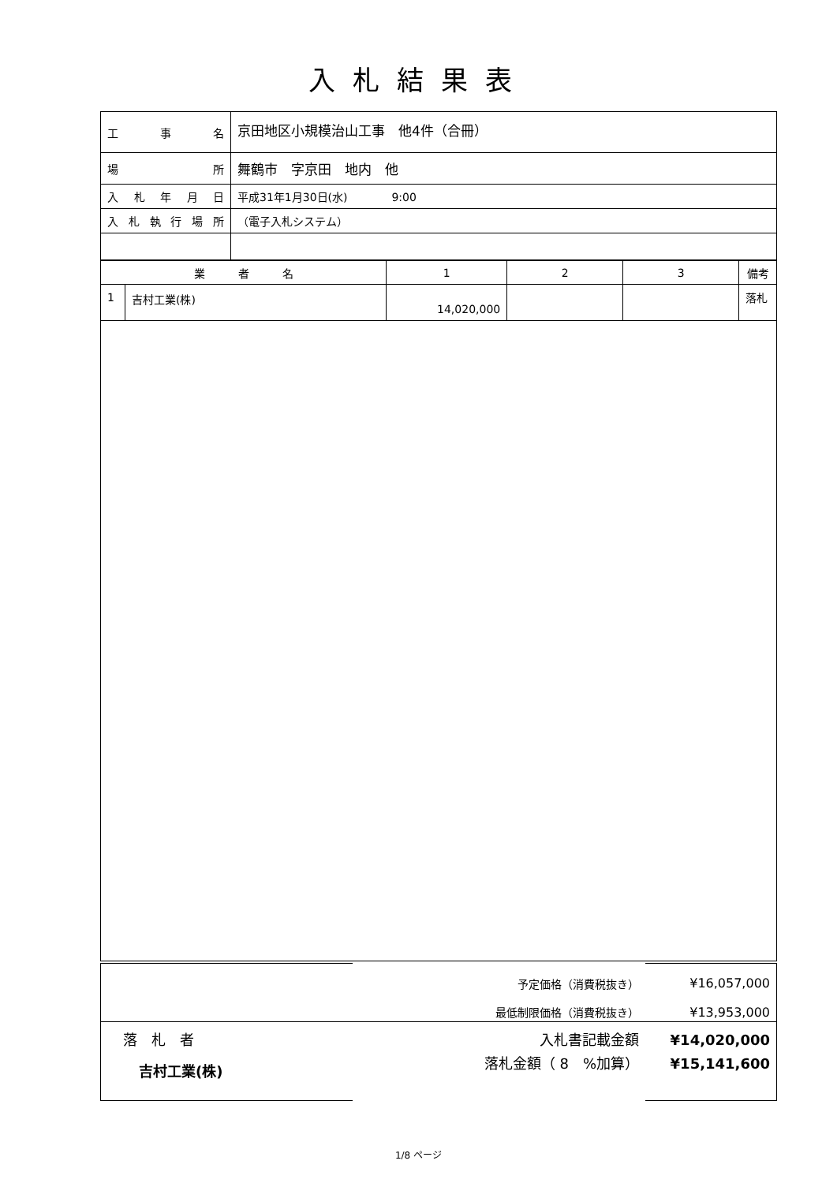入札結果表
| 工 事 名 | 京田地区小規模治山工事 他4件（合冊） |
| 場 所 | 舞鶴市 字京田 地内 他 |
| 入札年月日 | 平成31年1月30日(水) 9:00 |
| 入札執行場所 | （電子入札システム） |
| 業 者 名 | | 1 | 2 | 3 | 備考 |
| --- | --- | --- | --- | --- | --- |
| 1 | 吉村工業(株) | 14,020,000 | | | 落札 |
| | 予定価格（消費税抜き） | ¥16,057,000 |
| | 最低制限価格（消費税抜き） | ¥13,953,000 |
| 落 札 者 吉村工業(株) | 入札書記載金額 落札金額（ 8 %加算） | ¥14,020,000 ¥15,141,600 |
1/8 ページ